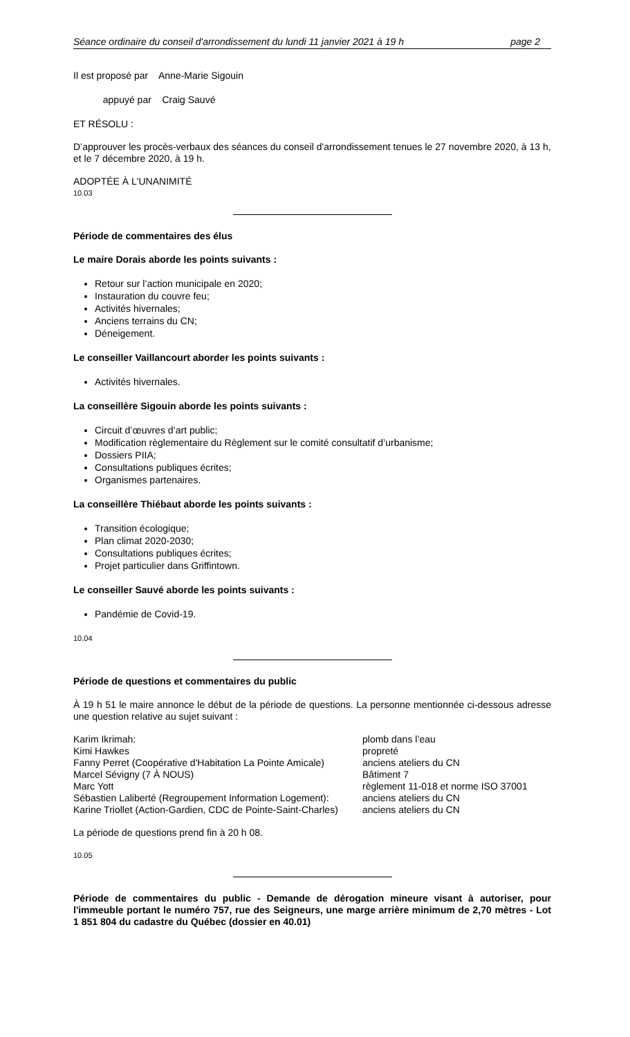Séance ordinaire du conseil d'arrondissement du lundi 11 janvier 2021 à 19 h page 2
Il est proposé par Anne-Marie Sigouin
appuyé par Craig Sauvé
ET RÉSOLU :
D’approuver les procès-verbaux des séances du conseil d'arrondissement tenues le 27 novembre 2020, à 13 h, et le 7 décembre 2020, à 19 h.
ADOPTÉE À L'UNANIMITÉ
10.03
Période de commentaires des élus
Le maire Dorais aborde les points suivants :
Retour sur l’action municipale en 2020;
Instauration du couvre feu;
Activités hivernales;
Anciens terrains du CN;
Déneigement.
Le conseiller Vaillancourt aborder les points suivants :
Activités hivernales.
La conseillère Sigouin aborde les points suivants :
Circuit d’œuvres d’art public;
Modification règlementaire du Règlement sur le comité consultatif d’urbanisme;
Dossiers PIIA;
Consultations publiques écrites;
Organismes partenaires.
La conseillère Thiébaut aborde les points suivants :
Transition écologique;
Plan climat 2020-2030;
Consultations publiques écrites;
Projet particulier dans Griffintown.
Le conseiller Sauvé aborde les points suivants :
Pandémie de Covid-19.
10.04
Période de questions et commentaires du public
À 19 h 51 le maire annonce le début de la période de questions. La personne mentionnée ci-dessous adresse une question relative au sujet suivant :
| Karim Ikrimah: | plomb dans l’eau |
| Kimi Hawkes | propreté |
| Fanny Perret (Coopérative d'Habitation La Pointe Amicale) | anciens ateliers du CN |
| Marcel Sévigny (7 À NOUS) | Bâtiment 7 |
| Marc Yott | règlement 11-018 et norme ISO 37001 |
| Sébastien Laliberté (Regroupement Information Logement): | anciens ateliers du CN |
| Karine Triollet (Action-Gardien, CDC de Pointe-Saint-Charles) | anciens ateliers du CN |
La période de questions prend fin à 20 h 08.
10.05
Période de commentaires du public - Demande de dérogation mineure visant à autoriser, pour l'immeuble portant le numéro 757, rue des Seigneurs, une marge arrière minimum de 2,70 mètres - Lot 1 851 804 du cadastre du Québec (dossier en 40.01)